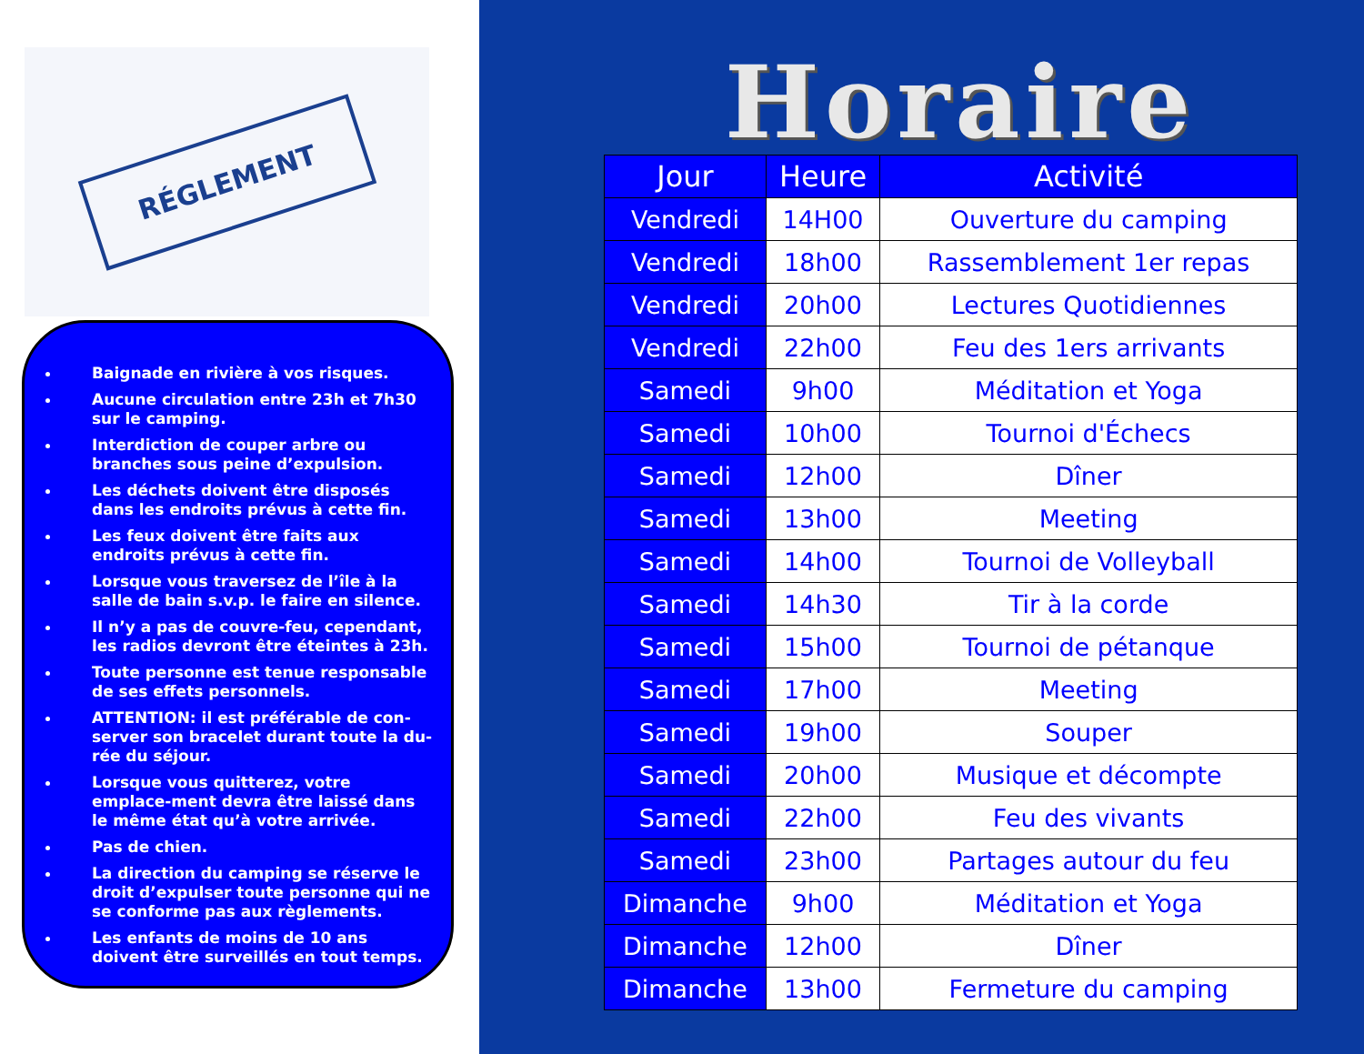RÉGLEMENT
Baignade en rivière à vos risques.
Aucune circulation entre 23h et 7h30 sur le camping.
Interdiction de couper arbre ou branches sous peine d’expulsion.
Les déchets doivent être disposés dans les endroits prévus à cette fin.
Les feux doivent être faits aux endroits prévus à cette fin.
Lorsque vous traversez de l’île à la salle de bain s.v.p. le faire en silence.
Il n’y a pas de couvre-feu, cependant, les radios devront être éteintes à 23h.
Toute personne est tenue responsable de ses effets personnels.
ATTENTION: il est préférable de con-server son bracelet durant toute la du-rée du séjour.
Lorsque vous quitterez, votre emplace-ment devra être laissé dans le même état qu’à votre arrivée.
Pas de chien.
La direction du camping se réserve le droit d’expulser toute personne qui ne se conforme pas aux règlements.
Les enfants de moins de 10 ans doivent être surveillés en tout temps.
Horaire
| Jour | Heure | Activité |
| --- | --- | --- |
| Vendredi | 14H00 | Ouverture du camping |
| Vendredi | 18h00 | Rassemblement 1er repas |
| Vendredi | 20h00 | Lectures Quotidiennes |
| Vendredi | 22h00 | Feu des 1ers arrivants |
| Samedi | 9h00 | Méditation et Yoga |
| Samedi | 10h00 | Tournoi d'Échecs |
| Samedi | 12h00 | Dîner |
| Samedi | 13h00 | Meeting |
| Samedi | 14h00 | Tournoi de Volleyball |
| Samedi | 14h30 | Tir à la corde |
| Samedi | 15h00 | Tournoi de pétanque |
| Samedi | 17h00 | Meeting |
| Samedi | 19h00 | Souper |
| Samedi | 20h00 | Musique et décompte |
| Samedi | 22h00 | Feu des vivants |
| Samedi | 23h00 | Partages autour du feu |
| Dimanche | 9h00 | Méditation et Yoga |
| Dimanche | 12h00 | Dîner |
| Dimanche | 13h00 | Fermeture du camping |